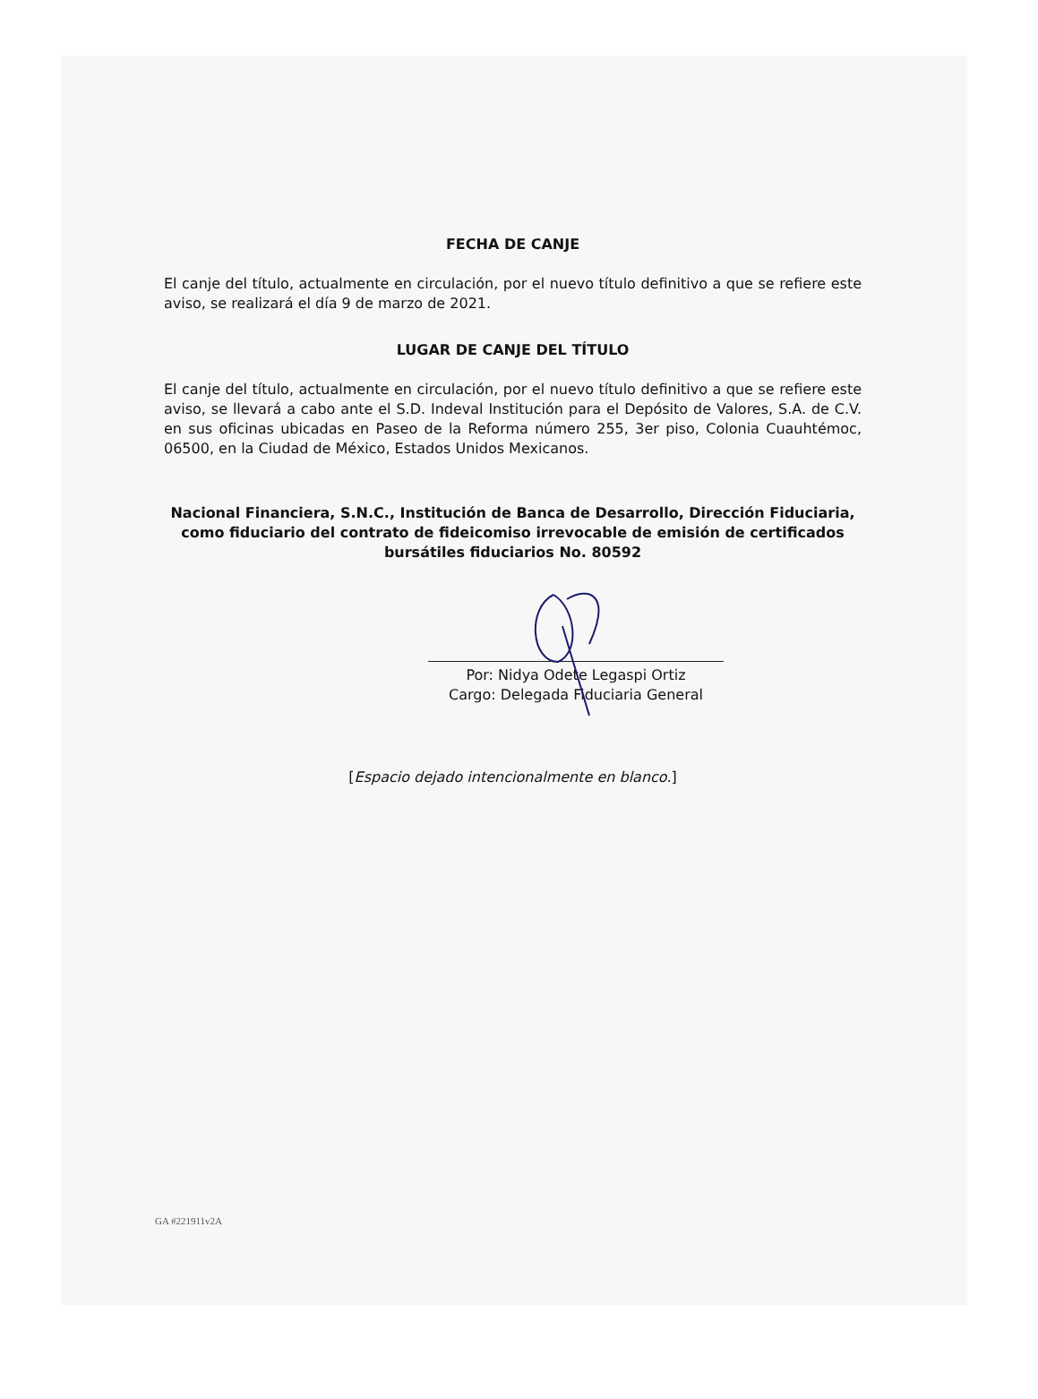FECHA DE CANJE
El canje del título, actualmente en circulación, por el nuevo título definitivo a que se refiere este aviso, se realizará el día 9 de marzo de 2021.
LUGAR DE CANJE DEL TÍTULO
El canje del título, actualmente en circulación, por el nuevo título definitivo a que se refiere este aviso, se llevará a cabo ante el S.D. Indeval Institución para el Depósito de Valores, S.A. de C.V. en sus oficinas ubicadas en Paseo de la Reforma número 255, 3er piso, Colonia Cuauhtémoc, 06500, en la Ciudad de México, Estados Unidos Mexicanos.
Nacional Financiera, S.N.C., Institución de Banca de Desarrollo, Dirección Fiduciaria, como fiduciario del contrato de fideicomiso irrevocable de emisión de certificados bursátiles fiduciarios No. 80592
Por: Nidya Odete Legaspi Ortiz
Cargo: Delegada Fiduciaria General
[Espacio dejado intencionalmente en blanco.]
GA #221911v2A